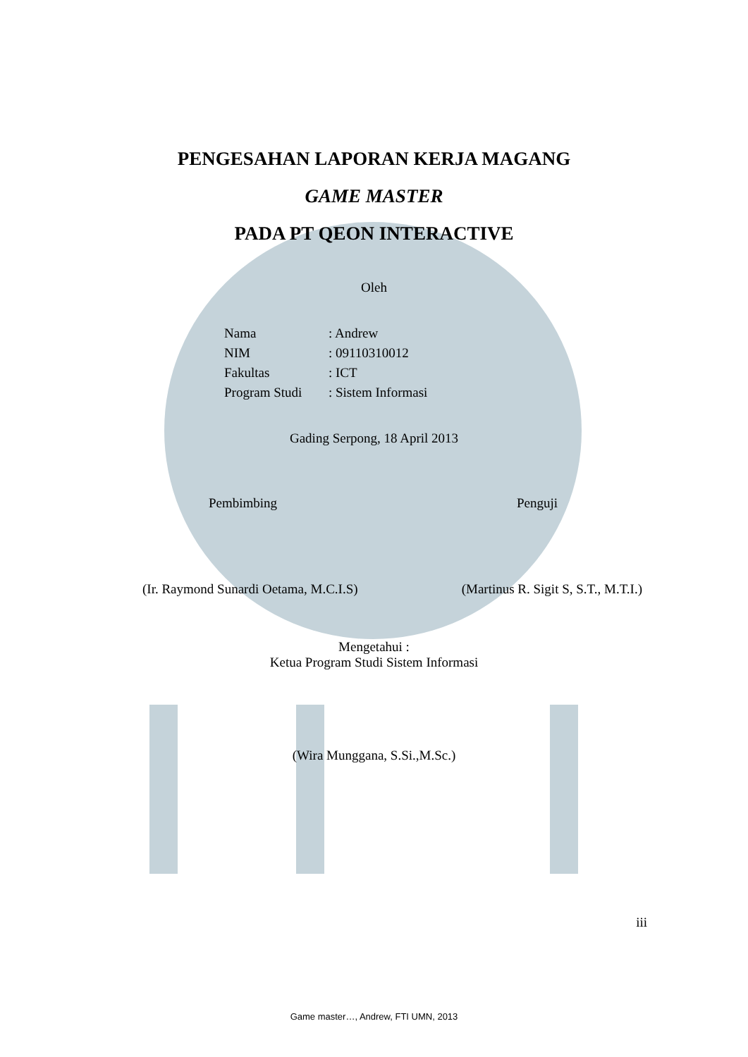PENGESAHAN LAPORAN KERJA MAGANG
GAME MASTER
PADA PT QEON INTERACTIVE
Oleh
| Nama | : Andrew |
| NIM | : 09110310012 |
| Fakultas | : ICT |
| Program Studi | : Sistem Informasi |
Gading Serpong, 18 April 2013
Pembimbing Penguji
(Ir. Raymond Sunardi Oetama, M.C.I.S) (Martinus R. Sigit S, S.T., M.T.I.)
Mengetahui :
Ketua Program Studi Sistem Informasi
(Wira Munggana, S.Si.,M.Sc.)
iii
Game master…, Andrew, FTI UMN, 2013